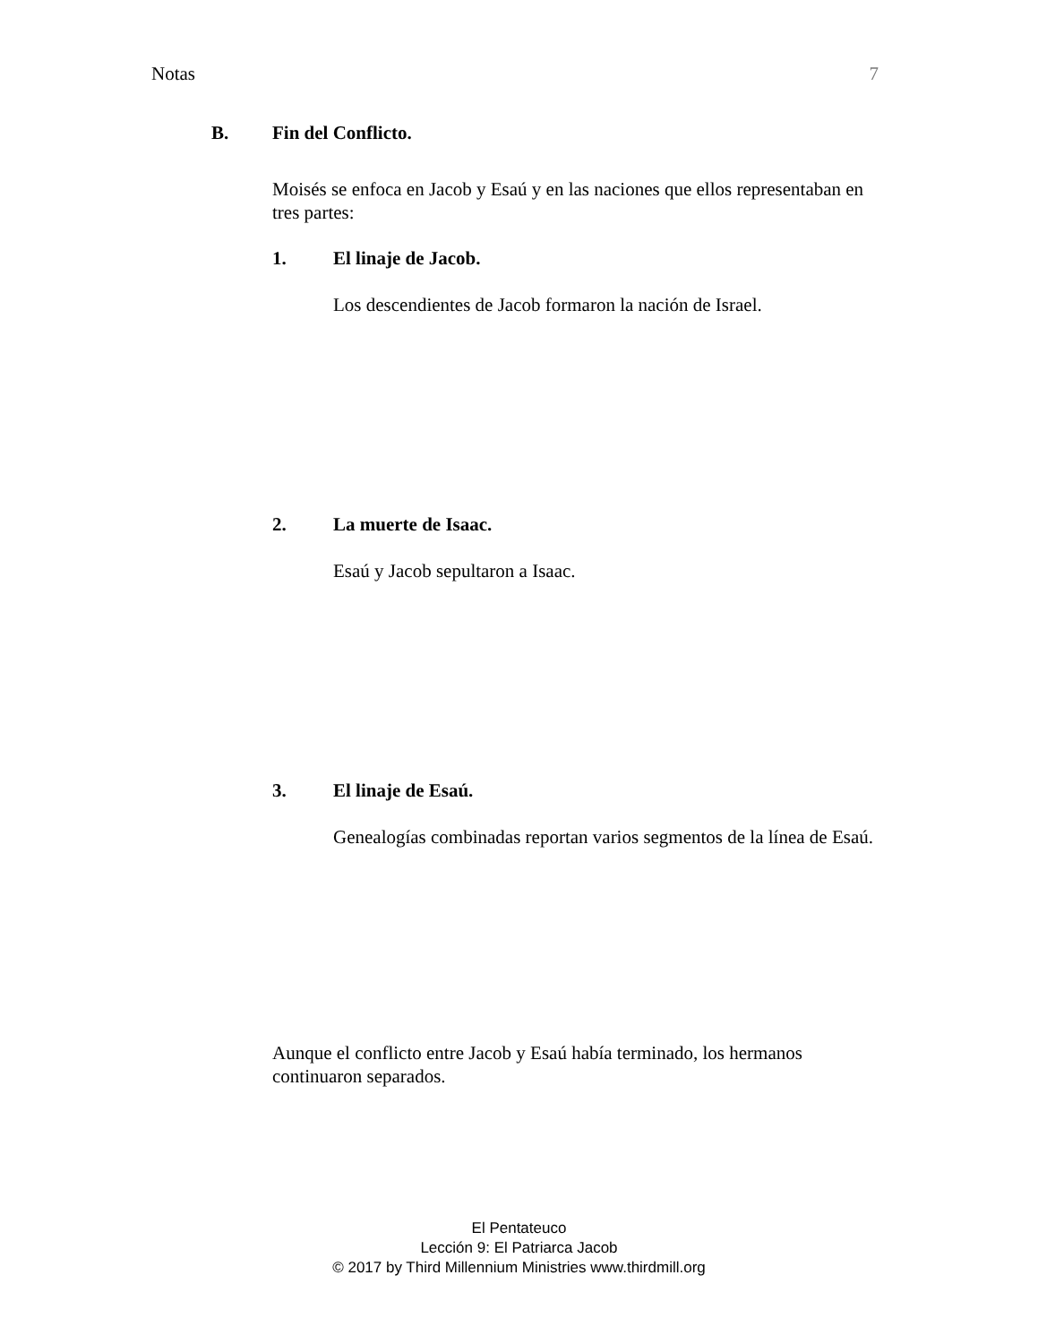Notas 7
B. Fin del Conflicto.
Moisés se enfoca en Jacob y Esaú y en las naciones que ellos representaban en tres partes:
1. El linaje de Jacob.
Los descendientes de Jacob formaron la nación de Israel.
2. La muerte de Isaac.
Esaú y Jacob sepultaron a Isaac.
3. El linaje de Esaú.
Genealogías combinadas reportan varios segmentos de la línea de Esaú.
Aunque el conflicto entre Jacob y Esaú había terminado, los hermanos continuaron separados.
El Pentateuco
Lección 9: El Patriarca Jacob
© 2017 by Third Millennium Ministries www.thirdmill.org